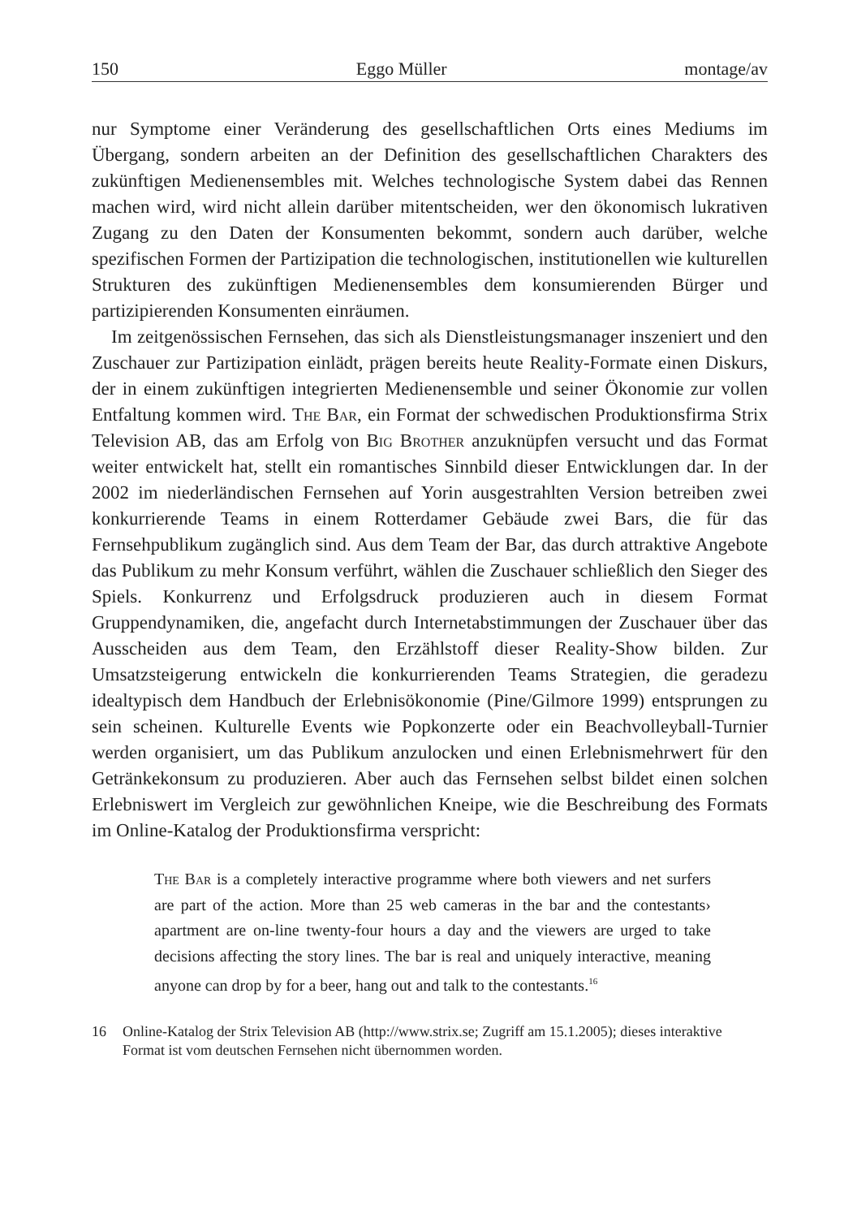150 Eggo Müller montage/av
nur Symptome einer Veränderung des gesellschaftlichen Orts eines Mediums im Übergang, sondern arbeiten an der Definition des gesellschaftlichen Charakters des zukünftigen Medienensembles mit. Welches technologische System dabei das Rennen machen wird, wird nicht allein darüber mitentscheiden, wer den ökonomisch lukrativen Zugang zu den Daten der Konsumenten bekommt, sondern auch darüber, welche spezifischen Formen der Partizipation die technologischen, institutionellen wie kulturellen Strukturen des zukünftigen Medienensembles dem konsumierenden Bürger und partizipierenden Konsumenten einräumen.
Im zeitgenössischen Fernsehen, das sich als Dienstleistungsmanager inszeniert und den Zuschauer zur Partizipation einlädt, prägen bereits heute Reality-Formate einen Diskurs, der in einem zukünftigen integrierten Medienensemble und seiner Ökonomie zur vollen Entfaltung kommen wird. The Bar, ein Format der schwedischen Produktionsfirma Strix Television AB, das am Erfolg von Big Brother anzuknüpfen versucht und das Format weiter entwickelt hat, stellt ein romantisches Sinnbild dieser Entwicklungen dar. In der 2002 im niederländischen Fernsehen auf Yorin ausgestrahlten Version betreiben zwei konkurrierende Teams in einem Rotterdamer Gebäude zwei Bars, die für das Fernsehpublikum zugänglich sind. Aus dem Team der Bar, das durch attraktive Angebote das Publikum zu mehr Konsum verführt, wählen die Zuschauer schließlich den Sieger des Spiels. Konkurrenz und Erfolgsdruck produzieren auch in diesem Format Gruppendynamiken, die, angefacht durch Internetabstimmungen der Zuschauer über das Ausscheiden aus dem Team, den Erzählstoff dieser Reality-Show bilden. Zur Umsatzsteigerung entwickeln die konkurrierenden Teams Strategien, die geradezu idealtypisch dem Handbuch der Erlebnisökonomie (Pine/Gilmore 1999) entsprungen zu sein scheinen. Kulturelle Events wie Popkonzerte oder ein Beachvolleyball-Turnier werden organisiert, um das Publikum anzulocken und einen Erlebnismehrwert für den Getränkekonsum zu produzieren. Aber auch das Fernsehen selbst bildet einen solchen Erlebniswert im Vergleich zur gewöhnlichen Kneipe, wie die Beschreibung des Formats im Online-Katalog der Produktionsfirma verspricht:
The Bar is a completely interactive programme where both viewers and net surfers are part of the action. More than 25 web cameras in the bar and the contestants› apartment are on-line twenty-four hours a day and the viewers are urged to take decisions affecting the story lines. The bar is real and uniquely interactive, meaning anyone can drop by for a beer, hang out and talk to the contestants.<sup>16</sup>
16 Online-Katalog der Strix Television AB (http://www.strix.se; Zugriff am 15.1.2005); dieses interaktive Format ist vom deutschen Fernsehen nicht übernommen worden.